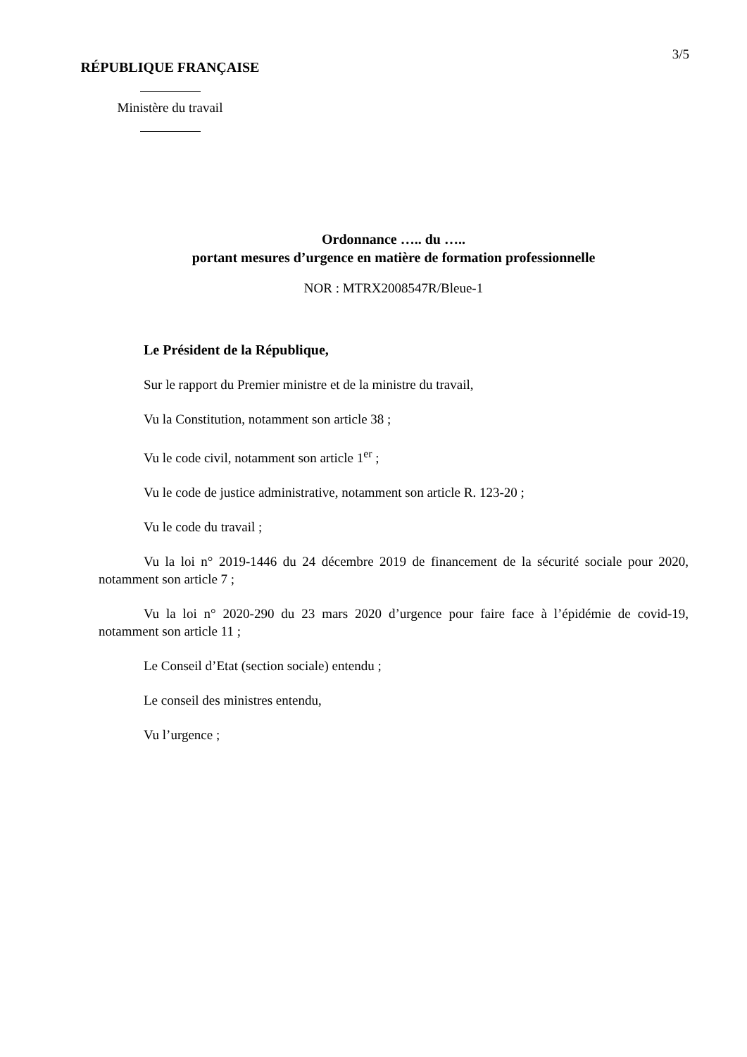3/5
RÉPUBLIQUE FRANÇAISE
Ministère du travail
Ordonnance ….. du …..
portant mesures d’urgence en matière de formation professionnelle
NOR : MTRX2008547R/Bleue-1
Le Président de la République,
Sur le rapport du Premier ministre et de la ministre du travail,
Vu la Constitution, notamment son article 38 ;
Vu le code civil, notamment son article 1<sup>er</sup> ;
Vu le code de justice administrative, notamment son article R. 123-20 ;
Vu le code du travail ;
Vu la loi n° 2019-1446 du 24 décembre 2019 de financement de la sécurité sociale pour 2020, notamment son article 7 ;
Vu la loi n° 2020-290 du 23 mars 2020 d’urgence pour faire face à l’épidémie de covid-19, notamment son article 11 ;
Le Conseil d’Etat (section sociale) entendu ;
Le conseil des ministres entendu,
Vu l’urgence ;